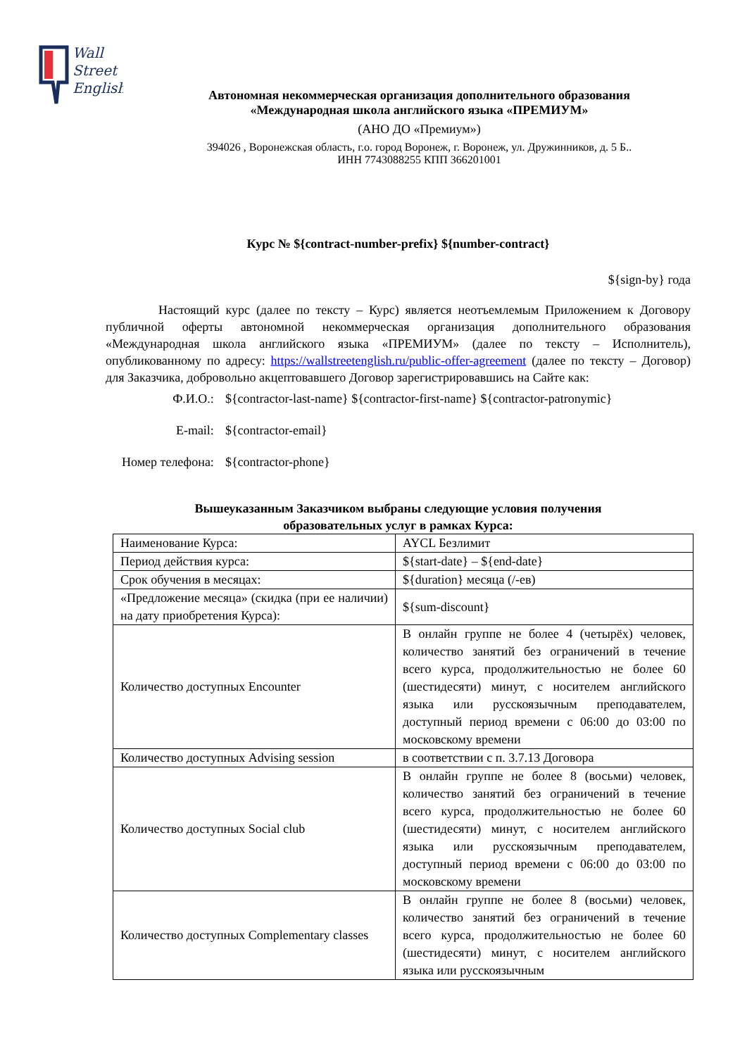Wall
Street
English
Автономная некоммерческая организация дополнительного образования
«Международная школа английского языка «ПРЕМИУМ»
(АНО ДО «Премиум»)
394026 , Воронежская область, г.о. город Воронеж, г. Воронеж, ул. Дружинников, д. 5 Б..
ИНН 7743088255 КПП 366201001
Курс № ${contract-number-prefix} ${number-contract}
${sign-by} года
Настоящий курс (далее по тексту – Курс) является неотъемлемым Приложением к Договору публичной оферты автономной некоммерческая организация дополнительного образования «Международная школа английского языка «ПРЕМИУМ» (далее по тексту – Исполнитель), опубликованному по адресу: https://wallstreetenglish.ru/public-offer-agreement (далее по тексту – Договор) для Заказчика, добровольно акцептовавшего Договор зарегистрировавшись на Сайте как:
| Ф.И.О.: | ${contractor-last-name} ${contractor-first-name} ${contractor-patronymic} |
| E-mail: | ${contractor-email} |
| Номер телефона: | ${contractor-phone} |
Вышеуказанным Заказчиком выбраны следующие условия получения
образовательных услуг в рамках Курса:
| Наименование Курса: | AYCL Безлимит |
| Период действия курса: | ${start-date} – ${end-date} |
| Срок обучения в месяцах: | ${duration} месяца (/-ев) |
| «Предложение месяца» (скидка (при ее наличии) на дату приобретения Курса): | ${sum-discount} |
| Количество доступных Encounter | В онлайн группе не более 4 (четырёх) человек, количество занятий без ограничений в течение всего курса, продолжительностью не более 60 (шестидесяти) минут, с носителем английского языка или русскоязычным преподавателем, доступный период времени с 06:00 до 03:00 по московскому времени |
| Количество доступных Advising session | в соответствии с п. 3.7.13 Договора |
| Количество доступных Social club | В онлайн группе не более 8 (восьми) человек, количество занятий без ограничений в течение всего курса, продолжительностью не более 60 (шестидесяти) минут, с носителем английского языка или русскоязычным преподавателем, доступный период времени с 06:00 до 03:00 по московскому времени |
| Количество доступных Complementary classes | В онлайн группе не более 8 (восьми) человек, количество занятий без ограничений в течение всего курса, продолжительностью не более 60 (шестидесяти) минут, с носителем английского языка или русскоязычным |